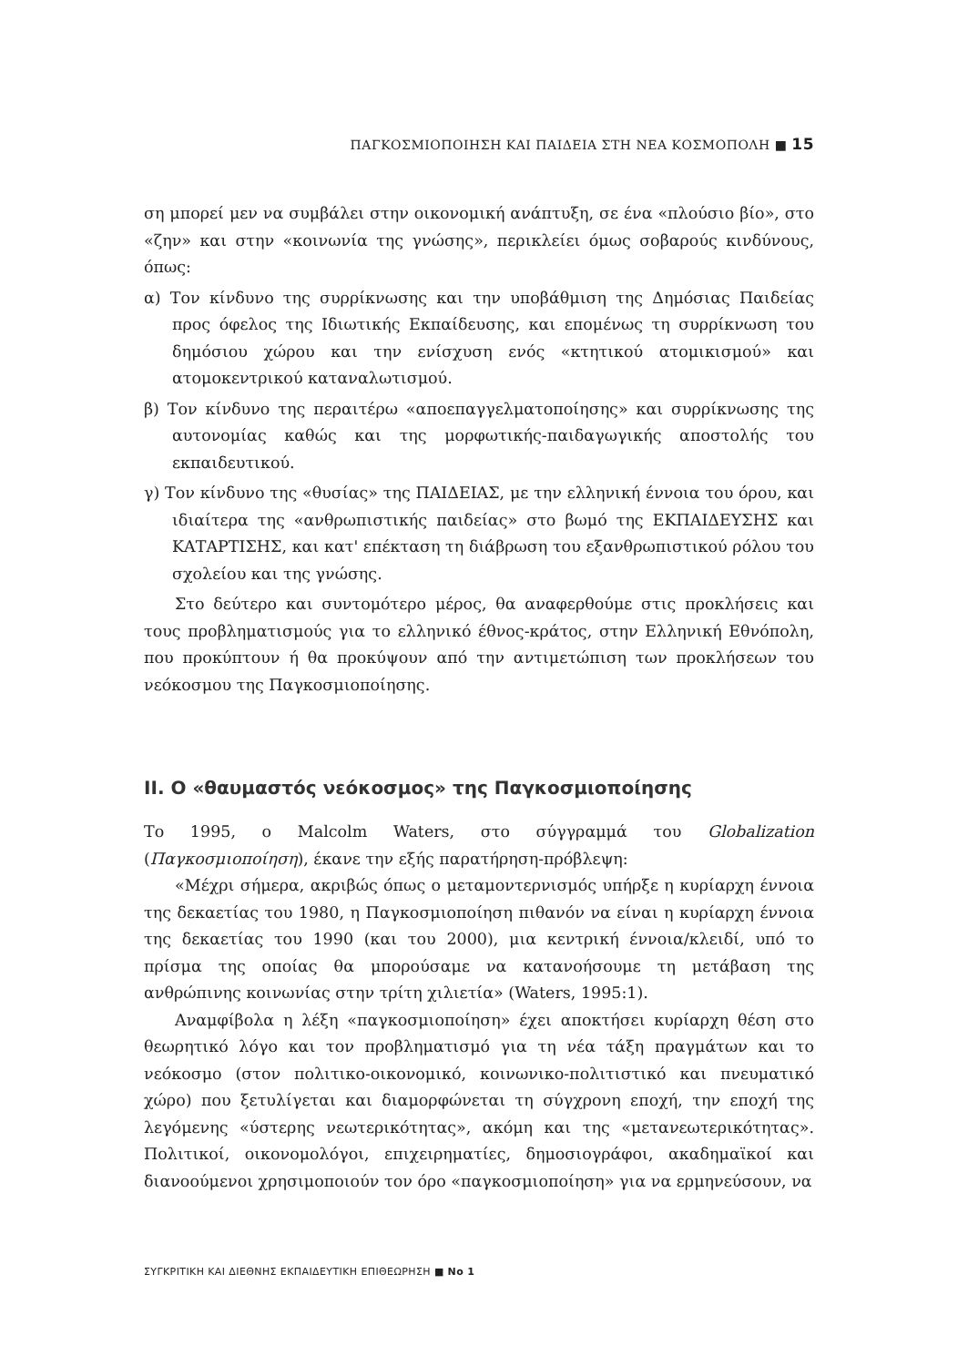ΠΑΓΚΟΣΜΙΟΠΟΙΗΣΗ ΚΑΙ ΠΑΙΔΕΙΑ ΣΤΗ ΝΕΑ ΚΟΣΜΟΠΟΛΗ ■ 15
ση μπορεί μεν να συμβάλει στην οικονομική ανάπτυξη, σε ένα «πλούσιο βίο», στο «ζην» και στην «κοινωνία της γνώσης», περικλείει όμως σοβαρούς κινδύνους, όπως:
α) Τον κίνδυνο της συρρίκνωσης και την υποβάθμιση της Δημόσιας Παιδείας προς όφελος της Ιδιωτικής Εκπαίδευσης, και επομένως τη συρρίκνωση του δημόσιου χώρου και την ενίσχυση ενός «κτητικού ατομικισμού» και ατομοκεντρικού καταναλωτισμού.
β) Τον κίνδυνο της περαιτέρω «αποεπαγγελματοποίησης» και συρρίκνωσης της αυτονομίας καθώς και της μορφωτικής-παιδαγωγικής αποστολής του εκπαιδευτικού.
γ) Τον κίνδυνο της «θυσίας» της ΠΑΙΔΕΙΑΣ, με την ελληνική έννοια του όρου, και ιδιαίτερα της «ανθρωπιστικής παιδείας» στο βωμό της ΕΚΠΑΙΔΕΥΣΗΣ και ΚΑΤΑΡΤΙΣΗΣ, και κατ' επέκταση τη διάβρωση του εξανθρωπιστικού ρόλου του σχολείου και της γνώσης.
Στο δεύτερο και συντομότερο μέρος, θα αναφερθούμε στις προκλήσεις και τους προβληματισμούς για το ελληνικό έθνος-κράτος, στην Ελληνική Εθνόπολη, που προκύπτουν ή θα προκύψουν από την αντιμετώπιση των προκλήσεων του νεόκοσμου της Παγκοσμιοποίησης.
ΙΙ. Ο «θαυμαστός νεόκοσμος» της Παγκοσμιοποίησης
Το 1995, ο Malcolm Waters, στο σύγγραμμά του Globalization (Παγκοσμιοποίηση), έκανε την εξής παρατήρηση-πρόβλεψη:
«Μέχρι σήμερα, ακριβώς όπως ο μεταμοντερνισμός υπήρξε η κυρίαρχη έννοια της δεκαετίας του 1980, η Παγκοσμιοποίηση πιθανόν να είναι η κυρίαρχη έννοια της δεκαετίας του 1990 (και του 2000), μια κεντρική έννοια/κλειδί, υπό το πρίσμα της οποίας θα μπορούσαμε να κατανοήσουμε τη μετάβαση της ανθρώπινης κοινωνίας στην τρίτη χιλιετία» (Waters, 1995:1).
Αναμφίβολα η λέξη «παγκοσμιοποίηση» έχει αποκτήσει κυρίαρχη θέση στο θεωρητικό λόγο και τον προβληματισμό για τη νέα τάξη πραγμάτων και το νεόκοσμο (στον πολιτικο-οικονομικό, κοινωνικο-πολιτιστικό και πνευματικό χώρο) που ξετυλίγεται και διαμορφώνεται τη σύγχρονη εποχή, την εποχή της λεγόμενης «ύστερης νεωτερικότητας», ακόμη και της «μετανεωτερικότητας». Πολιτικοί, οικονομολόγοι, επιχειρηματίες, δημοσιογράφοι, ακαδημαϊκοί και διανοούμενοι χρησιμοποιούν τον όρο «παγκοσμιοποίηση» για να ερμηνεύσουν, να
ΣΥΓΚΡΙΤΙΚΗ ΚΑΙ ΔΙΕΘΝΗΣ ΕΚΠΑΙΔΕΥΤΙΚΗ ΕΠΙΘΕΩΡΗΣΗ ■ No 1